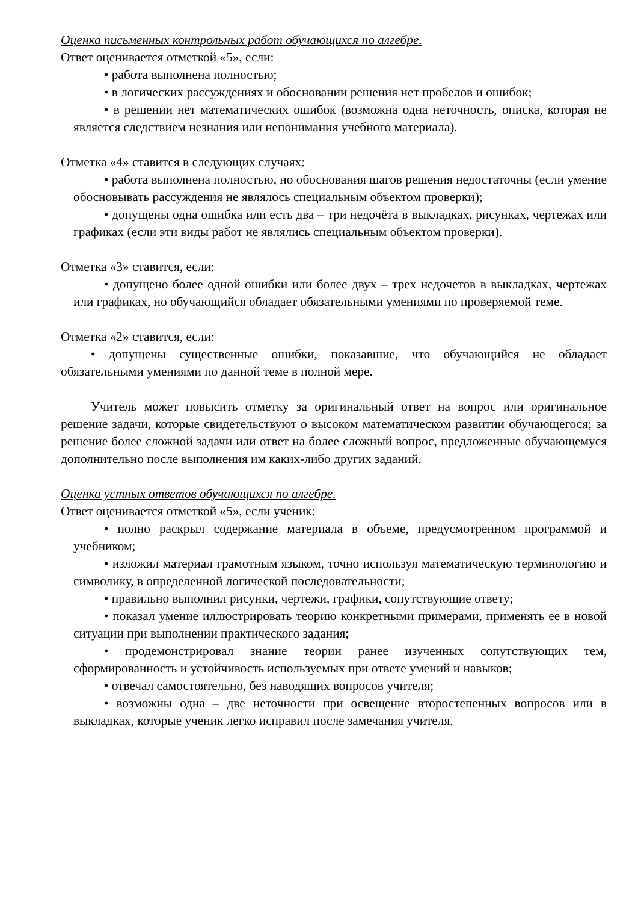Оценка письменных контрольных работ обучающихся по алгебре.
Ответ оценивается отметкой «5», если:
• работа выполнена полностью;
• в логических рассуждениях и обосновании решения нет пробелов и ошибок;
• в решении нет математических ошибок (возможна одна неточность, описка, которая не является следствием незнания или непонимания учебного материала).
Отметка «4» ставится в следующих случаях:
• работа выполнена полностью, но обоснования шагов решения недостаточны (если умение обосновывать рассуждения не являлось специальным объектом проверки);
• допущены одна ошибка или есть два – три недочёта в выкладках, рисунках, чертежах или графиках (если эти виды работ не являлись специальным объектом проверки).
Отметка «3» ставится, если:
• допущено более одной ошибки или более двух – трех недочетов в выкладках, чертежах или графиках, но обучающийся обладает обязательными умениями по проверяемой теме.
Отметка «2» ставится, если:
• допущены существенные ошибки, показавшие, что обучающийся не обладает обязательными умениями по данной теме в полной мере.
Учитель может повысить отметку за оригинальный ответ на вопрос или оригинальное решение задачи, которые свидетельствуют о высоком математическом развитии обучающегося; за решение более сложной задачи или ответ на более сложный вопрос, предложенные обучающемуся дополнительно после выполнения им каких-либо других заданий.
Оценка устных ответов обучающихся по алгебре.
Ответ оценивается отметкой «5», если ученик:
• полно раскрыл содержание материала в объеме, предусмотренном программой и учебником;
• изложил материал грамотным языком, точно используя математическую терминологию и символику, в определенной логической последовательности;
• правильно выполнил рисунки, чертежи, графики, сопутствующие ответу;
• показал умение иллюстрировать теорию конкретными примерами, применять ее в новой ситуации при выполнении практического задания;
• продемонстрировал знание теории ранее изученных сопутствующих тем, сформированность и устойчивость используемых при ответе умений и навыков;
• отвечал самостоятельно, без наводящих вопросов учителя;
• возможны одна – две неточности при освещение второстепенных вопросов или в выкладках, которые ученик легко исправил после замечания учителя.